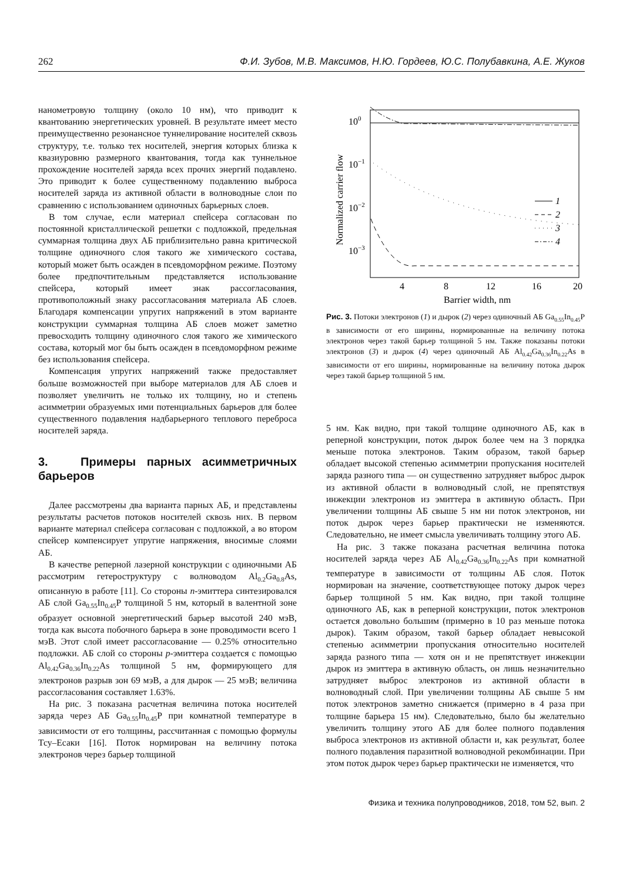262 Ф.И. Зубов, М.В. Максимов, Н.Ю. Гордеев, Ю.С. Полубавкина, А.Е. Жуков
нанометровую толщину (около 10 нм), что приводит к квантованию энергетических уровней. В результате имеет место преимущественно резонансное туннелирование носителей сквозь структуру, т.е. только тех носителей, энергия которых близка к квазиуровню размерного квантования, тогда как туннельное прохождение носителей заряда всех прочих энергий подавлено. Это приводит к более существенному подавлению выброса носителей заряда из активной области в волноводные слои по сравнению с использованием одиночных барьерных слоев.
В том случае, если материал спейсера согласован по постоянной кристаллической решетки с подложкой, предельная суммарная толщина двух АБ приблизительно равна критической толщине одиночного слоя такого же химического состава, который может быть осажден в псевдоморфном режиме. Поэтому более предпочтительным представляется использование спейсера, который имеет знак рассогласования, противоположный знаку рассогласования материала АБ слоев. Благодаря компенсации упругих напряжений в этом варианте конструкции суммарная толщина АБ слоев может заметно превосходить толщину одиночного слоя такого же химического состава, который мог бы быть осажден в псевдоморфном режиме без использования спейсера.
Компенсация упругих напряжений также предоставляет больше возможностей при выборе материалов для АБ слоев и позволяет увеличить не только их толщину, но и степень асимметрии образуемых ими потенциальных барьеров для более существенного подавления надбарьерного теплового переброса носителей заряда.
3. Примеры парных асимметричных барьеров
Далее рассмотрены два варианта парных АБ, и представлены результаты расчетов потоков носителей сквозь них. В первом варианте материал спейсера согласован с подложкой, а во втором спейсер компенсирует упругие напряжения, вносимые слоями АБ.
В качестве реперной лазерной конструкции с одиночными АБ рассмотрим гетероструктуру с волноводом Al<sub>0.2</sub>Ga<sub>0.8</sub>As, описанную в работе [11]. Со стороны n-эмиттера синтезировался АБ слой Ga<sub>0.55</sub>In<sub>0.45</sub>P толщиной 5 нм, который в валентной зоне образует основной энергетический барьер высотой 240 мэВ, тогда как высота побочного барьера в зоне проводимости всего 1 мэВ. Этот слой имеет рассогласование — 0.25% относительно подложки. АБ слой со стороны p-эмиттера создается с помощью Al<sub>0.42</sub>Ga<sub>0.36</sub>In<sub>0.22</sub>As толщиной 5 нм, формирующего для электронов разрыв зон 69 мэВ, а для дырок — 25 мэВ; величина рассогласования составляет 1.63%.
На рис. 3 показана расчетная величина потока носителей заряда через АБ Ga<sub>0.55</sub>In<sub>0.45</sub>P при комнатной температуре в зависимости от его толщины, рассчитанная с помощью формулы Тсу–Есаки [16]. Поток нормирован на величину потока электронов через барьер толщиной
100
10−1
10−2
10−3
4
8
12
16
20
Barrier width, nm
Normalized carrier flow
1
2
3
4
Рис. 3. Потоки электронов (1) и дырок (2) через одиночный АБ Ga<sub>0.55</sub>In<sub>0.45</sub>P в зависимости от его ширины, нормированные на величину потока электронов через такой барьер толщиной 5 нм. Также показаны потоки электронов (3) и дырок (4) через одиночный АБ Al<sub>0.42</sub>Ga<sub>0.36</sub>In<sub>0.22</sub>As в зависимости от его ширины, нормированные на величину потока дырок через такой барьер толщиной 5 нм.
5 нм. Как видно, при такой толщине одиночного АБ, как в реперной конструкции, поток дырок более чем на 3 порядка меньше потока электронов. Таким образом, такой барьер обладает высокой степенью асимметрии пропускания носителей заряда разного типа — он существенно затрудняет выброс дырок из активной области в волноводный слой, не препятствуя инжекции электронов из эмиттера в активную область. При увеличении толщины АБ свыше 5 нм ни поток электронов, ни поток дырок через барьер практически не изменяются. Следовательно, не имеет смысла увеличивать толщину этого АБ.
На рис. 3 также показана расчетная величина потока носителей заряда через АБ Al<sub>0.42</sub>Ga<sub>0.36</sub>In<sub>0.22</sub>As при комнатной температуре в зависимости от толщины АБ слоя. Поток нормирован на значение, соответствующее потоку дырок через барьер толщиной 5 нм. Как видно, при такой толщине одиночного АБ, как в реперной конструкции, поток электронов остается довольно большим (примерно в 10 раз меньше потока дырок). Таким образом, такой барьер обладает невысокой степенью асимметрии пропускания относительно носителей заряда разного типа — хотя он и не препятствует инжекции дырок из эмиттера в активную область, он лишь незначительно затрудняет выброс электронов из активной области в волноводный слой. При увеличении толщины АБ свыше 5 нм поток электронов заметно снижается (примерно в 4 раза при толщине барьера 15 нм). Следовательно, было бы желательно увеличить толщину этого АБ для более полного подавления выброса электронов из активной области и, как результат, более полного подавления паразитной волноводной рекомбинации. При этом поток дырок через барьер практически не изменяется, что
Физика и техника полупроводников, 2018, том 52, вып. 2